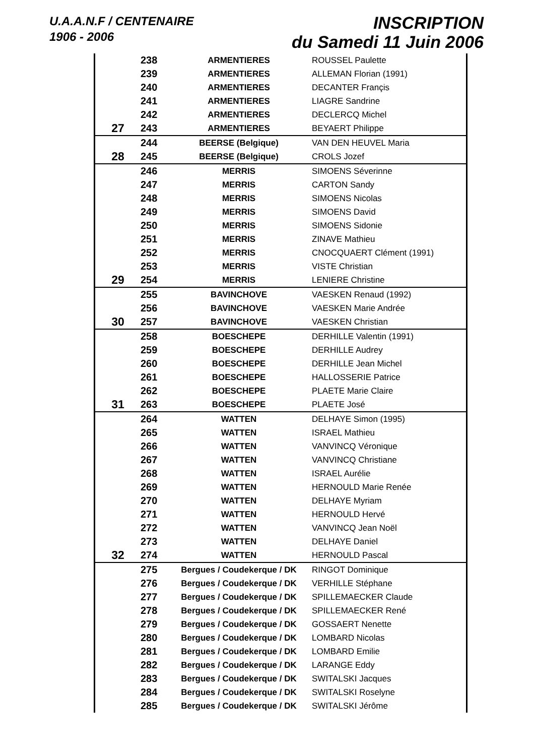U.A.A.N.F / CENTENAIRE
1906 - 2006
INSCRIPTION
du Samedi 11 Juin 2006
| | 238 | ARMENTIERES | ROUSSEL Paulette |
| | 239 | ARMENTIERES | ALLEMAN Florian (1991) |
| | 240 | ARMENTIERES | DECANTER Françis |
| | 241 | ARMENTIERES | LIAGRE Sandrine |
| | 242 | ARMENTIERES | DECLERCQ Michel |
| 27 | 243 | ARMENTIERES | BEYAERT Philippe |
| | 244 | BEERSE (Belgique) | VAN DEN HEUVEL Maria |
| 28 | 245 | BEERSE (Belgique) | CROLS Jozef |
| | 246 | MERRIS | SIMOENS Séverinne |
| | 247 | MERRIS | CARTON Sandy |
| | 248 | MERRIS | SIMOENS Nicolas |
| | 249 | MERRIS | SIMOENS David |
| | 250 | MERRIS | SIMOENS Sidonie |
| | 251 | MERRIS | ZINAVE Mathieu |
| | 252 | MERRIS | CNOCQUAERT Clément (1991) |
| | 253 | MERRIS | VISTE Christian |
| 29 | 254 | MERRIS | LENIERE Christine |
| | 255 | BAVINCHOVE | VAESKEN Renaud (1992) |
| | 256 | BAVINCHOVE | VAESKEN Marie Andrée |
| 30 | 257 | BAVINCHOVE | VAESKEN Christian |
| | 258 | BOESCHEPE | DERHILLE Valentin (1991) |
| | 259 | BOESCHEPE | DERHILLE Audrey |
| | 260 | BOESCHEPE | DERHILLE Jean Michel |
| | 261 | BOESCHEPE | HALLOSSERIE Patrice |
| | 262 | BOESCHEPE | PLAETE Marie Claire |
| 31 | 263 | BOESCHEPE | PLAETE José |
| | 264 | WATTEN | DELHAYE Simon (1995) |
| | 265 | WATTEN | ISRAEL Mathieu |
| | 266 | WATTEN | VANVINCQ Véronique |
| | 267 | WATTEN | VANVINCQ Christiane |
| | 268 | WATTEN | ISRAEL Aurélie |
| | 269 | WATTEN | HERNOULD Marie Renée |
| | 270 | WATTEN | DELHAYE Myriam |
| | 271 | WATTEN | HERNOULD Hervé |
| | 272 | WATTEN | VANVINCQ Jean Noël |
| | 273 | WATTEN | DELHAYE Daniel |
| 32 | 274 | WATTEN | HERNOULD Pascal |
| | 275 | Bergues / Coudekerque / DK | RINGOT Dominique |
| | 276 | Bergues / Coudekerque / DK | VERHILLE Stéphane |
| | 277 | Bergues / Coudekerque / DK | SPILLEMAECKER Claude |
| | 278 | Bergues / Coudekerque / DK | SPILLEMAECKER René |
| | 279 | Bergues / Coudekerque / DK | GOSSAERT Nenette |
| | 280 | Bergues / Coudekerque / DK | LOMBARD Nicolas |
| | 281 | Bergues / Coudekerque / DK | LOMBARD Emilie |
| | 282 | Bergues / Coudekerque / DK | LARANGE Eddy |
| | 283 | Bergues / Coudekerque / DK | SWITALSKI Jacques |
| | 284 | Bergues / Coudekerque / DK | SWITALSKI Roselyne |
| | 285 | Bergues / Coudekerque / DK | SWITALSKI Jérôme |